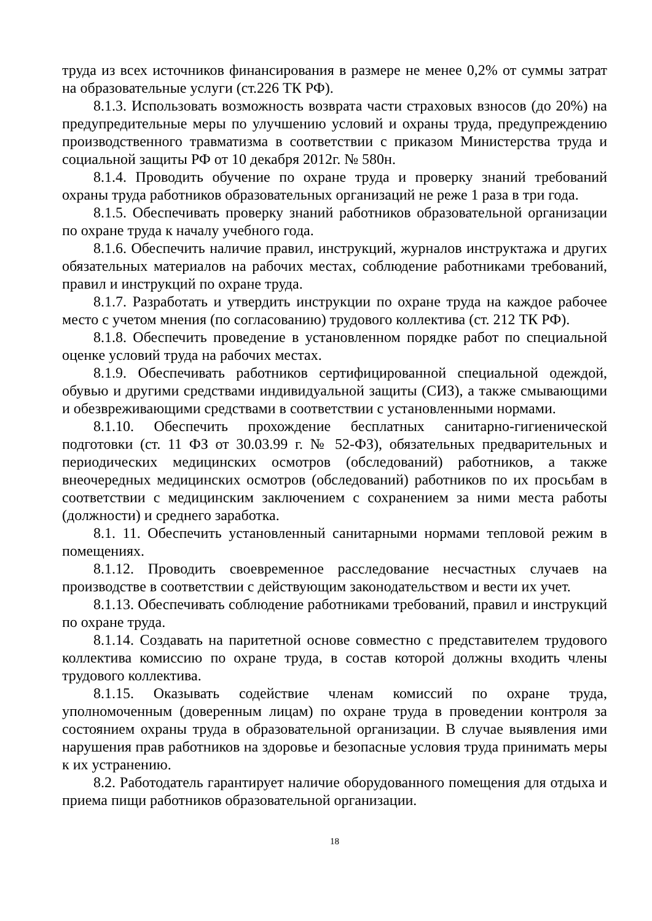труда из всех источников финансирования в размере не менее 0,2% от суммы затрат на образовательные услуги (ст.226 ТК РФ).
8.1.3. Использовать возможность возврата части страховых взносов (до 20%) на предупредительные меры по улучшению условий и охраны труда, предупреждению производственного травматизма в соответствии с приказом Министерства труда и социальной защиты РФ от 10 декабря 2012г. № 580н.
8.1.4. Проводить обучение по охране труда и проверку знаний требований охраны труда работников образовательных организаций не реже 1 раза в три года.
8.1.5. Обеспечивать проверку знаний работников образовательной организации по охране труда к началу учебного года.
8.1.6. Обеспечить наличие правил, инструкций, журналов инструктажа и других обязательных материалов на рабочих местах, соблюдение работниками требований, правил и инструкций по охране труда.
8.1.7. Разработать и утвердить инструкции по охране труда на каждое рабочее место с учетом мнения (по согласованию) трудового коллектива (ст. 212 ТК РФ).
8.1.8. Обеспечить проведение в установленном порядке работ по специальной оценке условий труда на рабочих местах.
8.1.9. Обеспечивать работников сертифицированной специальной одеждой, обувью и другими средствами индивидуальной защиты (СИЗ), а также смывающими и обезвреживающими средствами в соответствии с установленными нормами.
8.1.10. Обеспечить прохождение бесплатных санитарно-гигиенической подготовки (ст. 11 ФЗ от 30.03.99 г. № 52-ФЗ), обязательных предварительных и периодических медицинских осмотров (обследований) работников, а также внеочередных медицинских осмотров (обследований) работников по их просьбам в соответствии с медицинским заключением с сохранением за ними места работы (должности) и среднего заработка.
8.1. 11. Обеспечить установленный санитарными нормами тепловой режим в помещениях.
8.1.12. Проводить своевременное расследование несчастных случаев на производстве в соответствии с действующим законодательством и вести их учет.
8.1.13. Обеспечивать соблюдение работниками требований, правил и инструкций по охране труда.
8.1.14. Создавать на паритетной основе совместно с представителем трудового коллектива комиссию по охране труда, в состав которой должны входить члены трудового коллектива.
8.1.15. Оказывать содействие членам комиссий по охране труда, уполномоченным (доверенным лицам) по охране труда в проведении контроля за состоянием охраны труда в образовательной организации. В случае выявления ими нарушения прав работников на здоровье и безопасные условия труда принимать меры к их устранению.
8.2. Работодатель гарантирует наличие оборудованного помещения для отдыха и приема пищи работников образовательной организации.
18